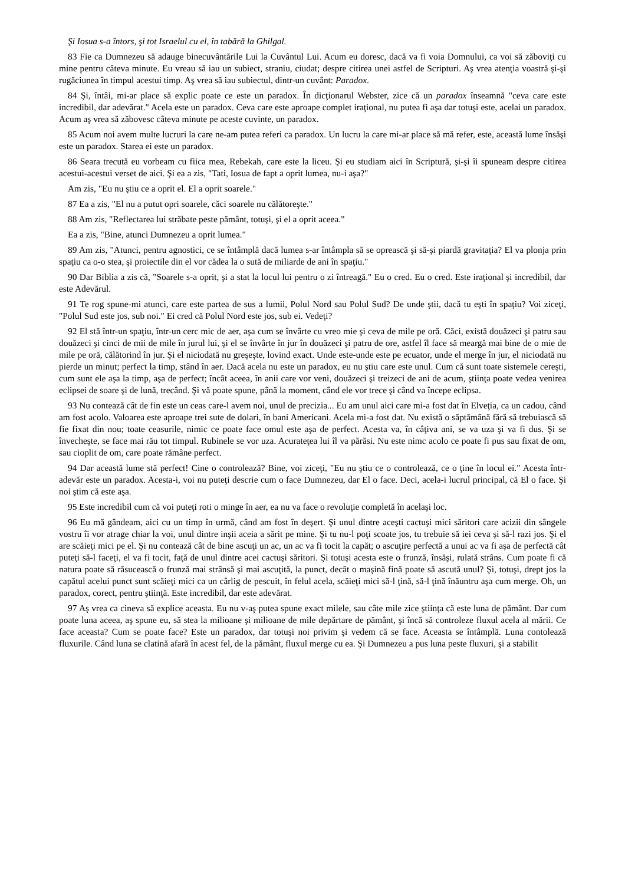Şi Iosua s-a întors, şi tot Israelul cu el, în tabără la Ghilgal.
83 Fie ca Dumnezeu să adauge binecuvântările Lui la Cuvântul Lui. Acum eu doresc, dacă va fi voia Domnului, ca voi să zăboviţi cu mine pentru câteva minute. Eu vreau să iau un subiect, straniu, ciudat; despre citirea unei astfel de Scripturi. Aş vrea atenţia voastră şi-şi rugăciunea în timpul acestui timp. Aş vrea să iau subiectul, dintr-un cuvânt: Paradox.
84 Şi, întâi, mi-ar place să explic poate ce este un paradox. În dicţionarul Webster, zice că un paradox înseamnă "ceva care este incredibil, dar adevărat." Acela este un paradox. Ceva care este aproape complet iraţional, nu putea fi aşa dar totuşi este, acelai un paradox. Acum aş vrea să zăbovesc câteva minute pe aceste cuvinte, un paradox.
85 Acum noi avem multe lucruri la care ne-am putea referi ca paradox. Un lucru la care mi-ar place să mă refer, este, această lume însăşi este un paradox. Starea ei este un paradox.
86 Seara trecută eu vorbeam cu fiica mea, Rebekah, care este la liceu. Şi eu studiam aici în Scriptură, şi-şi îi spuneam despre citirea acestui-acestui verset de aici. Şi ea a zis, "Tati, Iosua de fapt a oprit lumea, nu-i aşa?"
Am zis, "Eu nu ştiu ce a oprit el. El a oprit soarele."
87 Ea a zis, "El nu a putut opri soarele, căci soarele nu călătoreşte."
88 Am zis, "Reflectarea lui străbate peste pământ, totuşi, şi el a oprit aceea."
Ea a zis, "Bine, atunci Dumnezeu a oprit lumea."
89 Am zis, "Atunci, pentru agnostici, ce se întâmplă dacă lumea s-ar întâmpla să se oprească şi să-şi piardă gravitaţia? El va plonja prin spaţiu ca o-o stea, şi proiectile din el vor cădea la o sută de miliarde de ani în spaţiu."
90 Dar Biblia a zis că, "Soarele s-a oprit, şi a stat la locul lui pentru o zi întreagă." Eu o cred. Eu o cred. Este iraţional şi incredibil, dar este Adevărul.
91 Te rog spune-mi atunci, care este partea de sus a lumii, Polul Nord sau Polul Sud? De unde ştii, dacă tu eşti în spaţiu? Voi ziceţi, "Polul Sud este jos, sub noi." Ei cred că Polul Nord este jos, sub ei. Vedeţi?
92 El stă într-un spaţiu, într-un cerc mic de aer, aşa cum se învârte cu vreo mie şi ceva de mile pe oră. Căci, există douăzeci şi patru sau douăzeci şi cinci de mii de mile în jurul lui, şi el se învârte în jur în douăzeci şi patru de ore, astfel îl face să meargă mai bine de o mie de mile pe oră, călătorind în jur. Şi el niciodată nu greşeşte, lovind exact. Unde este-unde este pe ecuator, unde el merge în jur, el niciodată nu pierde un minut; perfect la timp, stând în aer. Dacă acela nu este un paradox, eu nu ştiu care este unul. Cum că sunt toate sistemele cereşti, cum sunt ele aşa la timp, aşa de perfect; încât aceea, în anii care vor veni, douăzeci şi treizeci de ani de acum, ştiinţa poate vedea venirea eclipsei de soare şi de lună, trecând. Şi vă poate spune, până la moment, când ele vor trece şi când va începe eclipsa.
93 Nu contează cât de fin este un ceas care-l avem noi, unul de precizia... Eu am unul aici care mi-a fost dat în Elveţia, ca un cadou, când am fost acolo. Valoarea este aproape trei sute de dolari, în bani Americani. Acela mi-a fost dat. Nu există o săptămână fără să trebuiască să fie fixat din nou; toate ceasurile, nimic ce poate face omul este aşa de perfect. Acesta va, în câţiva ani, se va uza şi va fi dus. Şi se învecheşte, se face mai rău tot timpul. Rubinele se vor uza. Acurateţea lui îl va părăsi. Nu este nimc acolo ce poate fi pus sau fixat de om, sau cioplit de om, care poate rămâne perfect.
94 Dar această lume stă perfect! Cine o controlează? Bine, voi ziceţi, "Eu nu ştiu ce o controlează, ce o ţine în locul ei." Acesta într-adevăr este un paradox. Acesta-i, voi nu puteţi descrie cum o face Dumnezeu, dar El o face. Deci, acela-i lucrul principal, că El o face. Şi noi ştim că este aşa.
95 Este incredibil cum că voi puteţi roti o minge în aer, ea nu va face o revoluţie completă în acelaşi loc.
96 Eu mă gândeam, aici cu un timp în urmă, când am fost în deşert. Şi unul dintre aceşti cactuşi mici săritori care acizii din sângele vostru îi vor atrage chiar la voi, unul dintre inşii aceia a sărit pe mine. Şi tu nu-l poţi scoate jos, tu trebuie să iei ceva şi să-l razi jos. Şi el are scăieţi mici pe el. Şi nu contează cât de bine ascuţi un ac, un ac va fi tocit la capăt; o ascuţire perfectă a unui ac va fi aşa de perfectă cât puteţi să-l faceţi, el va fi tocit, faţă de unul dintre acei cactuşi săritori. Şi totuşi acesta este o frunză, însăşi, rulată strâns. Cum poate fi că natura poate să răsucească o frunză mai strânsă şi mai ascuţită, la punct, decât o maşină fină poate să ascută unul? Şi, totuşi, drept jos la capătul acelui punct sunt scăieţi mici ca un cârlig de pescuit, în felul acela, scăieţi mici să-l ţină, să-l ţină înăuntru aşa cum merge. Oh, un paradox, corect, pentru ştiinţă. Este incredibil, dar este adevărat.
97 Aş vrea ca cineva să explice aceasta. Eu nu v-aş putea spune exact milele, sau câte mile zice ştiinţa că este luna de pământ. Dar cum poate luna aceea, aş spune eu, să stea la milioane şi milioane de mile depărtare de pământ, şi încă să controleze fluxul acela al mării. Ce face aceasta? Cum se poate face? Este un paradox, dar totuşi noi privim şi vedem că se face. Aceasta se întâmplă. Luna contolează fluxurile. Când luna se clatină afară în acest fel, de la pământ, fluxul merge cu ea. Şi Dumnezeu a pus luna peste fluxuri, şi a stabilit